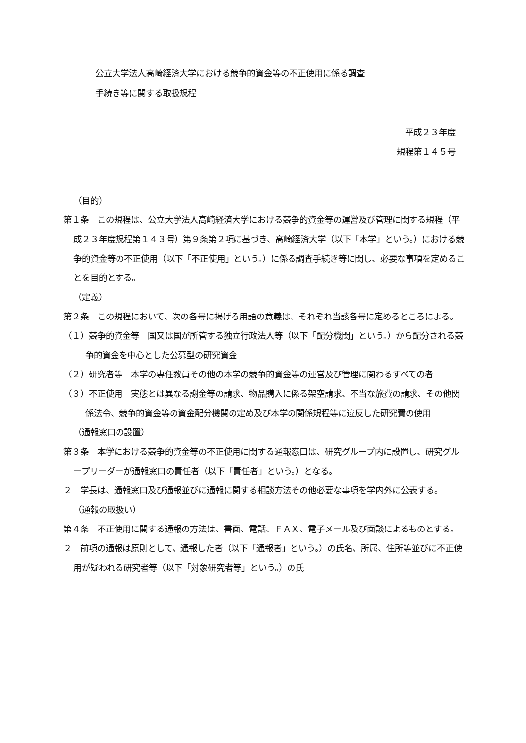公立大学法人高崎経済大学における競争的資金等の不正使用に係る調査
手続き等に関する取扱規程
平成２３年度
規程第１４５号
（目的）
第１条　この規程は、公立大学法人高崎経済大学における競争的資金等の運営及び管理に関する規程（平成２３年度規程第１４３号）第９条第２項に基づき、高崎経済大学（以下「本学」という。）における競争的資金等の不正使用（以下「不正使用」という。）に係る調査手続き等に関し、必要な事項を定めることを目的とする。
（定義）
第２条　この規程において、次の各号に掲げる用語の意義は、それぞれ当該各号に定めるところによる。
（１）競争的資金等　国又は国が所管する独立行政法人等（以下「配分機関」という。）から配分される競争的資金を中心とした公募型の研究資金
（２）研究者等　本学の専任教員その他の本学の競争的資金等の運営及び管理に関わるすべての者
（３）不正使用　実態とは異なる謝金等の請求、物品購入に係る架空請求、不当な旅費の請求、その他関係法令、競争的資金等の資金配分機関の定め及び本学の関係規程等に違反した研究費の使用
（通報窓口の設置）
第３条　本学における競争的資金等の不正使用に関する通報窓口は、研究グループ内に設置し、研究グループリーダーが通報窓口の責任者（以下「責任者」という。）となる。
２　学長は、通報窓口及び通報並びに通報に関する相談方法その他必要な事項を学内外に公表する。
（通報の取扱い）
第４条　不正使用に関する通報の方法は、書面、電話、ＦＡＸ、電子メール及び面談によるものとする。
２　前項の通報は原則として、通報した者（以下「通報者」という。）の氏名、所属、住所等並びに不正使用が疑われる研究者等（以下「対象研究者等」という。）の氏